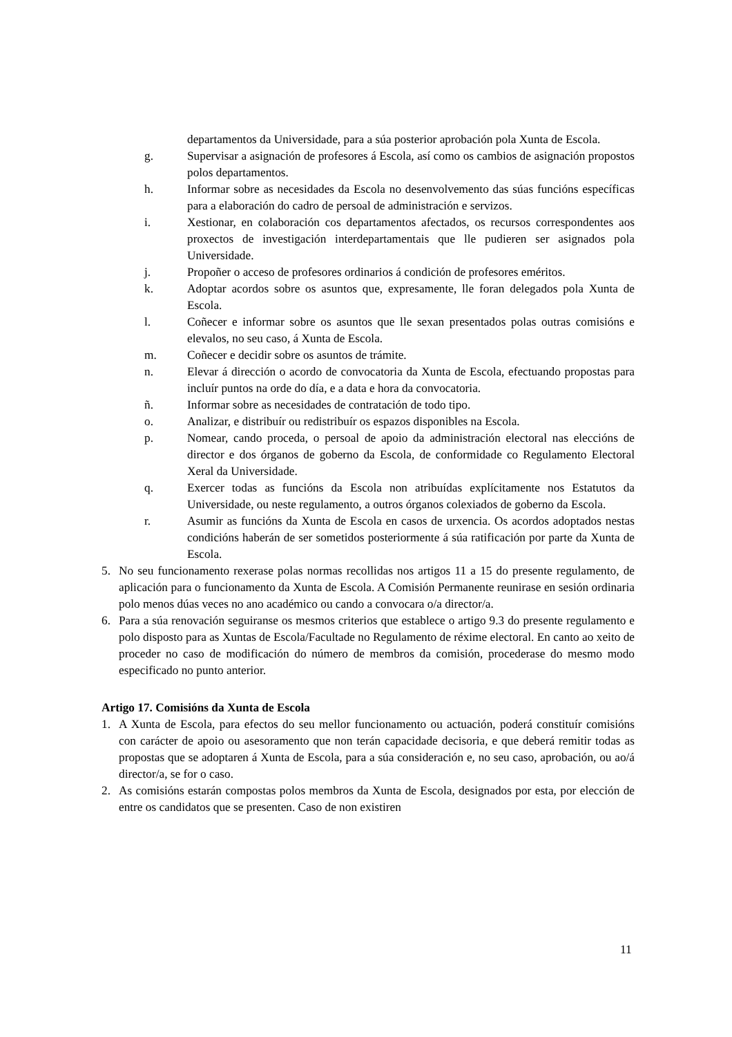departamentos da Universidade, para a súa posterior aprobación pola Xunta de Escola.
g. Supervisar a asignación de profesores á Escola, así como os cambios de asignación propostos polos departamentos.
h. Informar sobre as necesidades da Escola no desenvolvemento das súas funcións específicas para a elaboración do cadro de persoal de administración e servizos.
i. Xestionar, en colaboración cos departamentos afectados, os recursos correspondentes aos proxectos de investigación interdepartamentais que lle pudieren ser asignados pola Universidade.
j. Propoñer o acceso de profesores ordinarios á condición de profesores eméritos.
k. Adoptar acordos sobre os asuntos que, expresamente, lle foran delegados pola Xunta de Escola.
l. Coñecer e informar sobre os asuntos que lle sexan presentados polas outras comisións e elevalos, no seu caso, á Xunta de Escola.
m. Coñecer e decidir sobre os asuntos de trámite.
n. Elevar á dirección o acordo de convocatoria da Xunta de Escola, efectuando propostas para incluír puntos na orde do día, e a data e hora da convocatoria.
ñ. Informar sobre as necesidades de contratación de todo tipo.
o. Analizar, e distribuír ou redistribuír os espazos disponibles na Escola.
p. Nomear, cando proceda, o persoal de apoio da administración electoral nas eleccións de director e dos órganos de goberno da Escola, de conformidade co Regulamento Electoral Xeral da Universidade.
q. Exercer todas as funcións da Escola non atribuídas explícitamente nos Estatutos da Universidade, ou neste regulamento, a outros órganos colexiados de goberno da Escola.
r. Asumir as funcións da Xunta de Escola en casos de urxencia. Os acordos adoptados nestas condicións haberán de ser sometidos posteriormente á súa ratificación por parte da Xunta de Escola.
5. No seu funcionamento rexerase polas normas recollidas nos artigos 11 a 15 do presente regulamento, de aplicación para o funcionamento da Xunta de Escola. A Comisión Permanente reunirase en sesión ordinaria polo menos dúas veces no ano académico ou cando a convocara o/a director/a.
6. Para a súa renovación seguiranse os mesmos criterios que establece o artigo 9.3 do presente regulamento e polo disposto para as Xuntas de Escola/Facultade no Regulamento de réxime electoral. En canto ao xeito de proceder no caso de modificación do número de membros da comisión, procederase do mesmo modo especificado no punto anterior.
Artigo 17. Comisións da Xunta de Escola
1. A Xunta de Escola, para efectos do seu mellor funcionamento ou actuación, poderá constituír comisións con carácter de apoio ou asesoramento que non terán capacidade decisoria, e que deberá remitir todas as propostas que se adoptaren á Xunta de Escola, para a súa consideración e, no seu caso, aprobación, ou ao/á director/a, se for o caso.
2. As comisións estarán compostas polos membros da Xunta de Escola, designados por esta, por elección de entre os candidatos que se presenten. Caso de non existiren
11